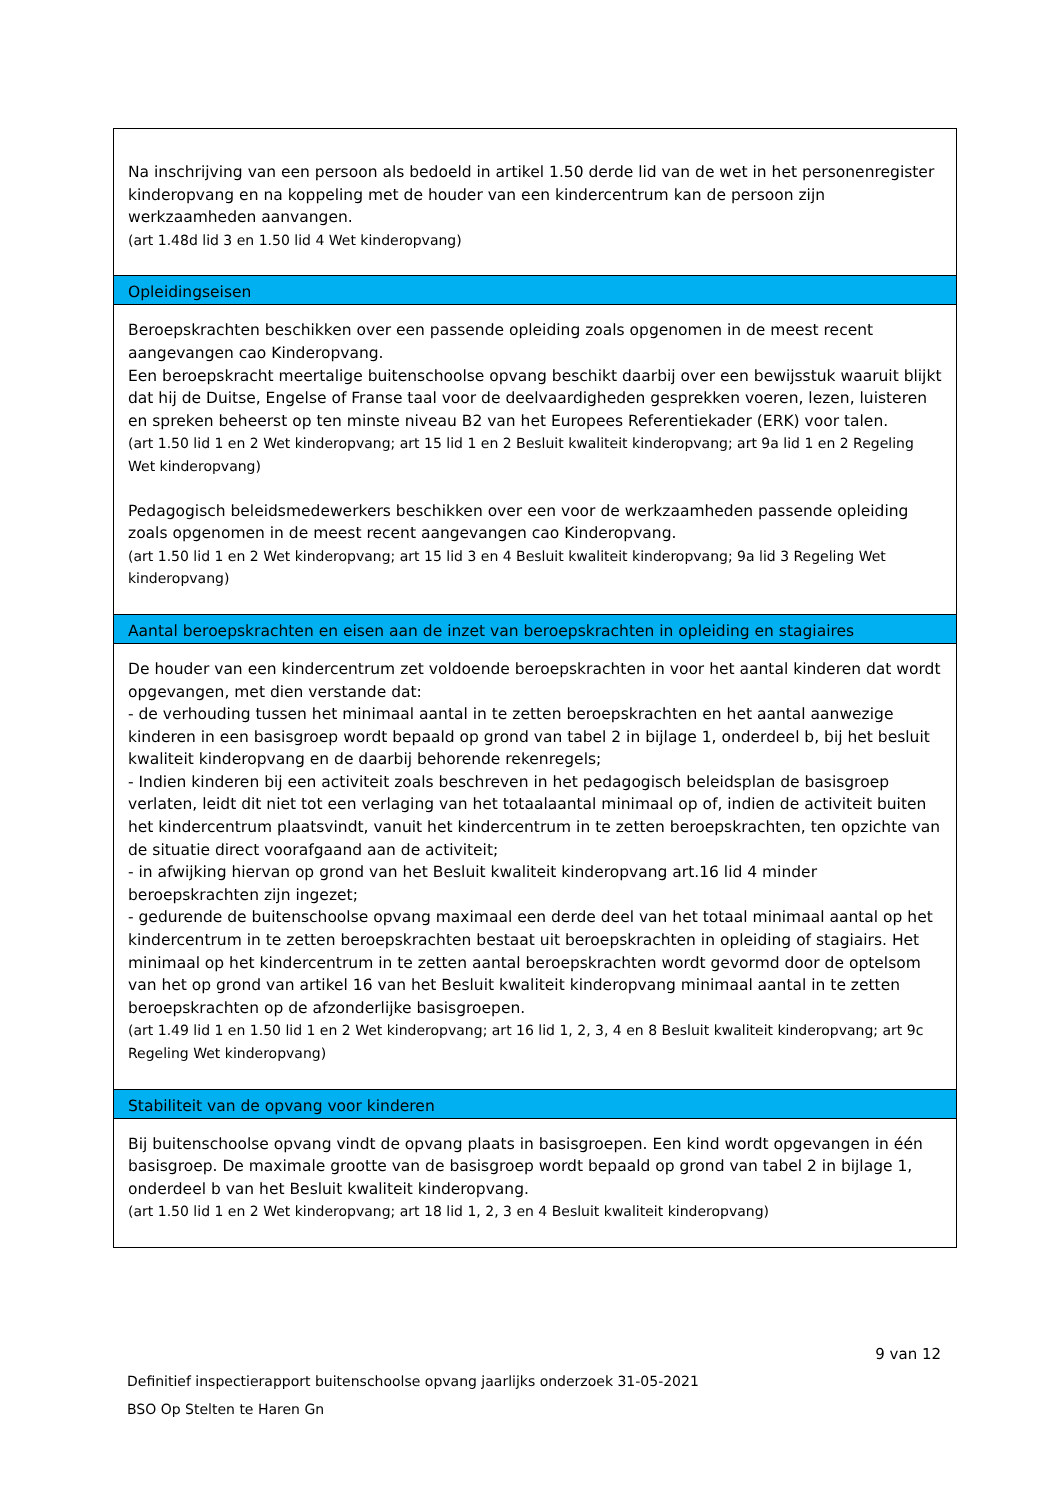Na inschrijving van een persoon als bedoeld in artikel 1.50 derde lid van de wet in het personenregister kinderopvang en na koppeling met de houder van een kindercentrum kan de persoon zijn werkzaamheden aanvangen.
(art 1.48d lid 3 en 1.50 lid 4 Wet kinderopvang)
Opleidingseisen
Beroepskrachten beschikken over een passende opleiding zoals opgenomen in de meest recent aangevangen cao Kinderopvang.
Een beroepskracht meertalige buitenschoolse opvang beschikt daarbij over een bewijsstuk waaruit blijkt dat hij de Duitse, Engelse of Franse taal voor de deelvaardigheden gesprekken voeren, lezen, luisteren en spreken beheerst op ten minste niveau B2 van het Europees Referentiekader (ERK) voor talen.
(art 1.50 lid 1 en 2 Wet kinderopvang; art 15 lid 1 en 2 Besluit kwaliteit kinderopvang; art 9a lid 1 en 2 Regeling Wet kinderopvang)
Pedagogisch beleidsmedewerkers beschikken over een voor de werkzaamheden passende opleiding zoals opgenomen in de meest recent aangevangen cao Kinderopvang.
(art 1.50 lid 1 en 2 Wet kinderopvang; art 15 lid 3 en 4 Besluit kwaliteit kinderopvang; 9a lid 3 Regeling Wet kinderopvang)
Aantal beroepskrachten en eisen aan de inzet van beroepskrachten in opleiding en stagiaires
De houder van een kindercentrum zet voldoende beroepskrachten in voor het aantal kinderen dat wordt opgevangen, met dien verstande dat:
- de verhouding tussen het minimaal aantal in te zetten beroepskrachten en het aantal aanwezige kinderen in een basisgroep wordt bepaald op grond van tabel 2 in bijlage 1, onderdeel b, bij het besluit kwaliteit kinderopvang en de daarbij behorende rekenregels;
- Indien kinderen bij een activiteit zoals beschreven in het pedagogisch beleidsplan de basisgroep verlaten, leidt dit niet tot een verlaging van het totaalaantal minimaal op of, indien de activiteit buiten het kindercentrum plaatsvindt, vanuit het kindercentrum in te zetten beroepskrachten, ten opzichte van de situatie direct voorafgaand aan de activiteit;
- in afwijking hiervan op grond van het Besluit kwaliteit kinderopvang art.16 lid 4 minder beroepskrachten zijn ingezet;
- gedurende de buitenschoolse opvang maximaal een derde deel van het totaal minimaal aantal op het kindercentrum in te zetten beroepskrachten bestaat uit beroepskrachten in opleiding of stagiairs. Het minimaal op het kindercentrum in te zetten aantal beroepskrachten wordt gevormd door de optelsom van het op grond van artikel 16 van het Besluit kwaliteit kinderopvang minimaal aantal in te zetten beroepskrachten op de afzonderlijke basisgroepen.
(art 1.49 lid 1 en 1.50 lid 1 en 2 Wet kinderopvang; art 16 lid 1, 2, 3, 4 en 8 Besluit kwaliteit kinderopvang; art 9c Regeling Wet kinderopvang)
Stabiliteit van de opvang voor kinderen
Bij buitenschoolse opvang vindt de opvang plaats in basisgroepen. Een kind wordt opgevangen in één basisgroep. De maximale grootte van de basisgroep wordt bepaald op grond van tabel 2 in bijlage 1, onderdeel b van het Besluit kwaliteit kinderopvang.
(art 1.50 lid 1 en 2 Wet kinderopvang; art 18 lid 1, 2, 3 en 4 Besluit kwaliteit kinderopvang)
9 van 12
Definitief inspectierapport buitenschoolse opvang jaarlijks onderzoek 31-05-2021
BSO Op Stelten te Haren Gn